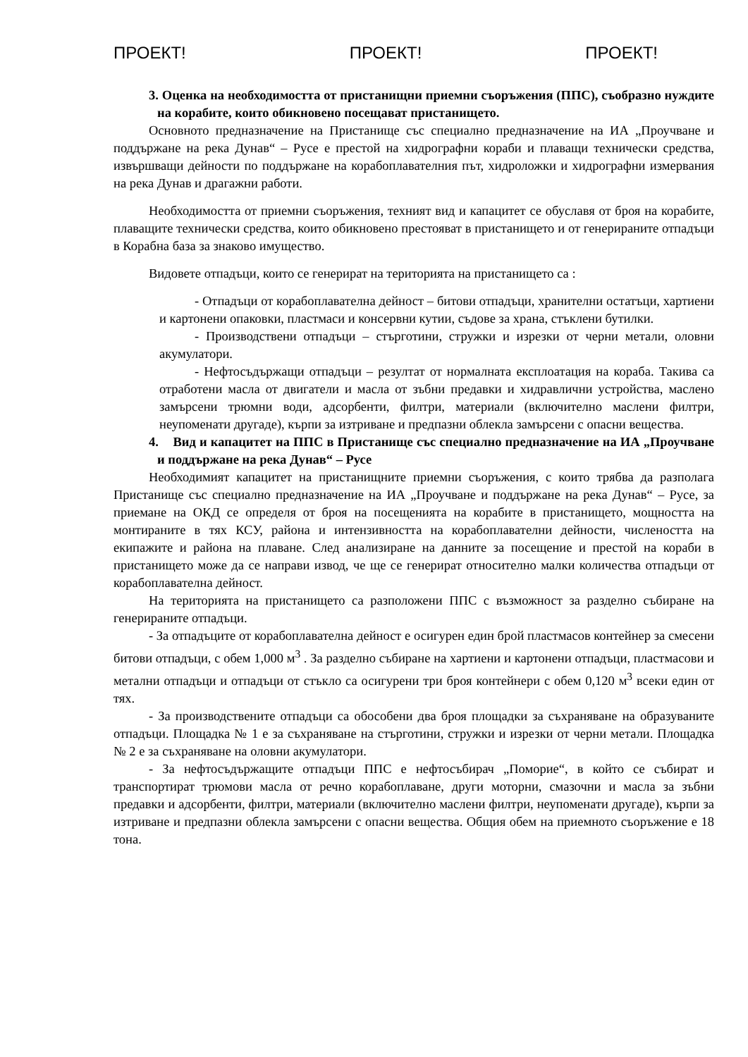ПРОЕКТ! ПРОЕКТ! ПРОЕКТ!
3. Оценка на необходимостта от пристанищни приемни съоръжения (ППС), съобразно нуждите на корабите, които обикновено посещават пристанището.
Основното предназначение на Пристанище със специално предназначение на ИА „Проучване и поддържане на река Дунав“ – Русе е престой на хидрографни кораби и плаващи технически средства, извършващи дейности по поддържане на корабоплавателния път, хидроложки и хидрографни измервания на река Дунав и драгажни работи.
Необходимостта от приемни съоръжения, техният вид и капацитет се обуславя от броя на корабите, плаващите технически средства, които обикновено престояват в пристанището и от генерираните отпадъци в Корабна база за знаково имущество.
Видовете отпадъци, които се генерират на територията на пристанището са :
- Отпадъци от корабоплавателна дейност – битови отпадъци, хранителни остатъци, хартиени и картонени опаковки, пластмаси и консервни кутии, съдове за храна, стъклени бутилки.
- Производствени отпадъци – стърготини, стружки и изрезки от черни метали, оловни акумулатори.
- Нефтосъдържащи отпадъци – резултат от нормалната експлоатация на кораба. Такива са отработени масла от двигатели и масла от зъбни предавки и хидравлични устройства, маслено замърсени трюмни води, адсорбенти, филтри, материали (включително маслени филтри, неупоменати другаде), кърпи за изтриване и предпазни облекла замърсени с опасни вещества.
4. Вид и капацитет на ППС в Пристанище със специално предназначение на ИА „Проучване и поддържане на река Дунав“ – Русе
Необходимият капацитет на пристанищните приемни съоръжения, с които трябва да разполага Пристанище със специално предназначение на ИА „Проучване и поддържане на река Дунав“ – Русе, за приемане на ОКД се определя от броя на посещенията на корабите в пристанището, мощността на монтираните в тях КСУ, района и интензивността на корабоплавателни дейности, числеността на екипажите и района на плаване. След анализиране на данните за посещение и престой на кораби в пристанището може да се направи извод, че ще се генерират относително малки количества отпадъци от корабоплавателна дейност.
На територията на пристанището са разположени ППС с възможност за разделно събиране на генерираните отпадъци.
- За отпадъците от корабоплавателна дейност е осигурен един брой пластмасов контейнер за смесени битови отпадъци, с обем 1,000 м<sup>3</sup> . За разделно събиране на хартиени и картонени отпадъци, пластмасови и метални отпадъци и отпадъци от стъкло са осигурени три броя контейнери с обем 0,120 м<sup>3</sup> всеки един от тях.
- За производствените отпадъци са обособени два броя площадки за съхраняване на образуваните отпадъци. Площадка № 1 е за съхраняване на стърготини, стружки и изрезки от черни метали. Площадка № 2 е за съхраняване на оловни акумулатори.
- За нефтосъдържащите отпадъци ППС е нефтосъбирач „Поморие“, в който се събират и транспортират трюмови масла от речно корабоплаване, други моторни, смазочни и масла за зъбни предавки и адсорбенти, филтри, материали (включително маслени филтри, неупоменати другаде), кърпи за изтриване и предпазни облекла замърсени с опасни вещества. Общия обем на приемното съоръжение е 18 тона.